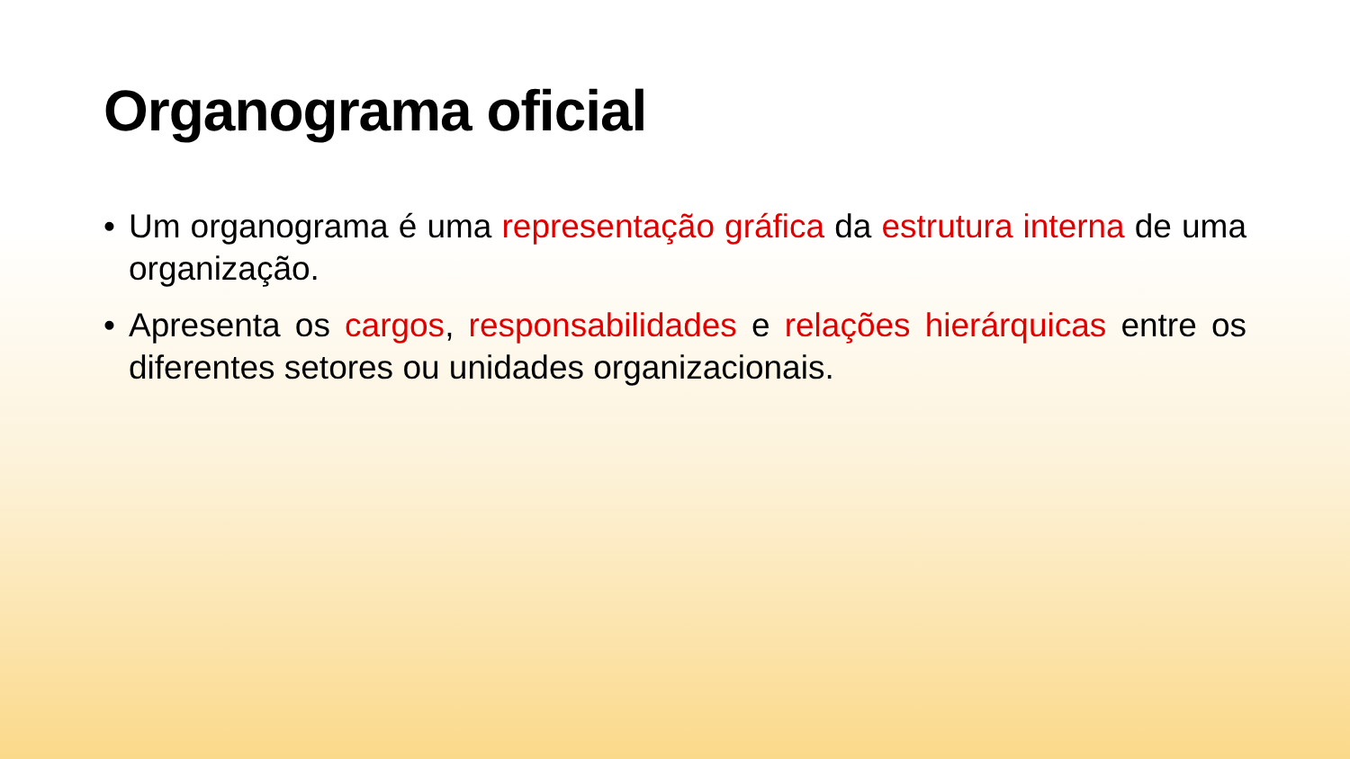Organograma oficial
• Um organograma é uma representação gráfica da estrutura interna de uma organização.
• Apresenta os cargos, responsabilidades e relações hierárquicas entre os diferentes setores ou unidades organizacionais.